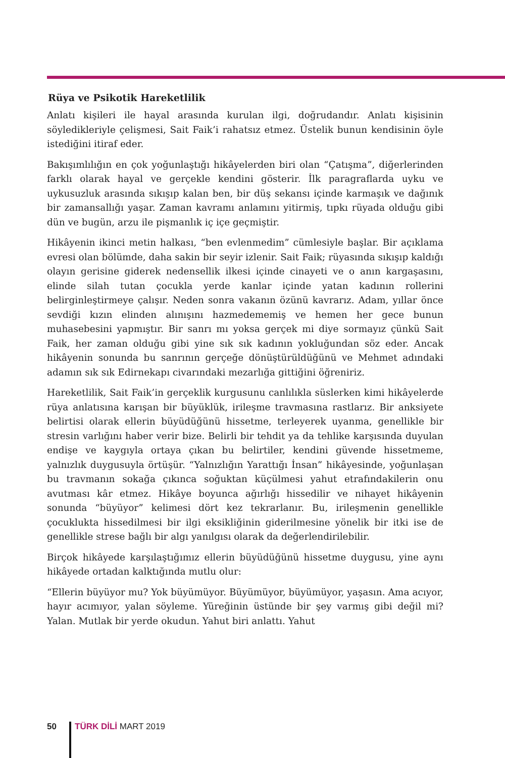Rüya ve Psikotik Hareketlilik
Anlatı kişileri ile hayal arasında kurulan ilgi, doğrudandır. Anlatı kişisinin söyledikleriyle çelişmesi, Sait Faik’i rahatsız etmez. Üstelik bunun kendisinin öyle istediğini itiraf eder.
Bakışımlılığın en çok yoğunlaştığı hikâyelerden biri olan “Çatışma”, diğerlerinden farklı olarak hayal ve gerçekle kendini gösterir. İlk paragraflarda uyku ve uykusuzluk arasında sıkışıp kalan ben, bir düş sekansı içinde karmaşık ve dağınık bir zamansallığı yaşar. Zaman kavramı anlamını yitirmiş, tıpkı rüyada olduğu gibi dün ve bugün, arzu ile pişmanlık iç içe geçmiştir.
Hikâyenin ikinci metin halkası, “ben evlenmedim” cümlesiyle başlar. Bir açıklama evresi olan bölümde, daha sakin bir seyir izlenir. Sait Faik; rüyasında sıkışıp kaldığı olayın gerisine giderek nedensellik ilkesi içinde cinayeti ve o anın kargaşasını, elinde silah tutan çocukla yerde kanlar içinde yatan kadının rollerini belirginleştirmeye çalışır. Neden sonra vakanın özünü kavrarız. Adam, yıllar önce sevdiği kızın elinden alınışını hazmedememiş ve hemen her gece bunun muhasebesini yapmıştır. Bir sanrı mı yoksa gerçek mi diye sormayız çünkü Sait Faik, her zaman olduğu gibi yine sık sık kadının yokluğundan söz eder. Ancak hikâyenin sonunda bu sanrının gerçeğe dönüştürüldüğünü ve Mehmet adındaki adamın sık sık Edirnekapı civarındaki mezarlığa gittiğini öğreniriz.
Hareketlilik, Sait Faik’in gerçeklik kurgusunu canlılıkla süslerken kimi hikâyelerde rüya anlatısına karışan bir büyüklük, irileşme travmasına rastlarız. Bir anksiyete belirtisi olarak ellerin büyüdüğünü hissetme, terleyerek uyanma, genellikle bir stresin varlığını haber verir bize. Belirli bir tehdit ya da tehlike karşısında duyulan endişe ve kaygıyla ortaya çıkan bu belirtiler, kendini güvende hissetmeme, yalnızlık duygusuyla örtüşür. “Yalnızlığın Yarattığı İnsan” hikâyesinde, yoğunlaşan bu travmanın sokağa çıkınca soğuktan küçülmesi yahut etrafındakilerin onu avutması kâr etmez. Hikâye boyunca ağırlığı hissedilir ve nihayet hikâyenin sonunda “büyüyor” kelimesi dört kez tekrarlanır. Bu, irileşmenin genellikle çocuklukta hissedilmesi bir ilgi eksikliğinin giderilmesine yönelik bir itki ise de genellikle strese bağlı bir algı yanılgısı olarak da değerlendirilebilir.
Birçok hikâyede karşılaştığımız ellerin büyüdüğünü hissetme duygusu, yine aynı hikâyede ortadan kalktığında mutlu olur:
“Ellerin büyüyor mu? Yok büyümüyor. Büyümüyor, büyümüyor, yaşasın. Ama acıyor, hayır acımıyor, yalan söyleme. Yüreğinin üstünde bir şey varmış gibi değil mi? Yalan. Mutlak bir yerde okudun. Yahut biri anlattı. Yahut
50 TÜRK DİLİ MART 2019